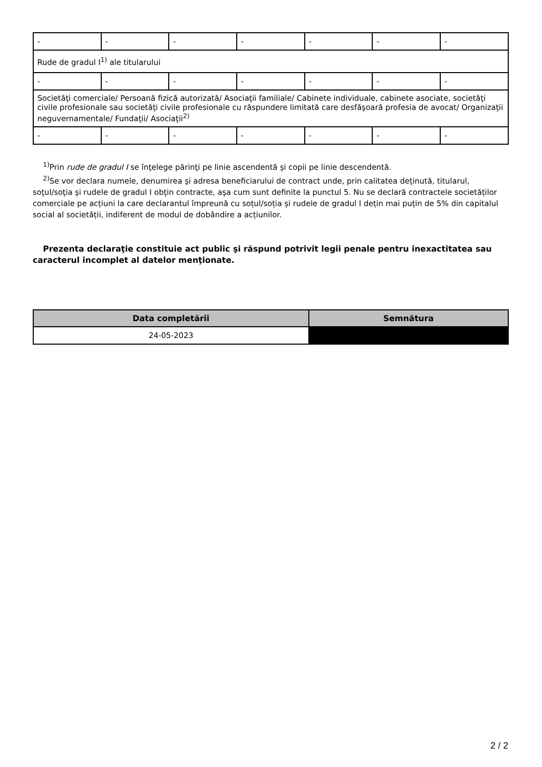| - | - | - | - | - | - | - |
| Rude de gradul I<sup>1)</sup> ale titularului | | | | | | |
| - | - | - | - | - | - | - |
| Societăţi comerciale/ Persoană fizică autorizată/ Asociaţii familiale/ Cabinete individuale, cabinete asociate, societăţi civile profesionale sau societăţi civile profesionale cu răspundere limitată care desfăşoară profesia de avocat/ Organizaţii neguvernamentale/ Fundaţii/ Asociaţii<sup>2)</sup> | | | | | | |
| - | - | - | - | - | - | - |
<sup>1)</sup> Prin rude de gradul I se înţelege părinţi pe linie ascendentă şi copii pe linie descendentă.
<sup>2)</sup> Se vor declara numele, denumirea şi adresa beneficiarului de contract unde, prin calitatea deţinută, titularul, soţul/soţia şi rudele de gradul I obţin contracte, aşa cum sunt definite la punctul 5. Nu se declară contractele societăților comerciale pe acțiuni la care declarantul împreună cu soțul/soția și rudele de gradul I dețin mai puțin de 5% din capitalul social al societății, indiferent de modul de dobândire a acțiunilor.
Prezenta declaraţie constituie act public şi răspund potrivit legii penale pentru inexactitatea sau caracterul incomplet al datelor menţionate.
| Data completării | Semnătura |
| --- | --- |
| 24-05-2023 | |
2 / 2